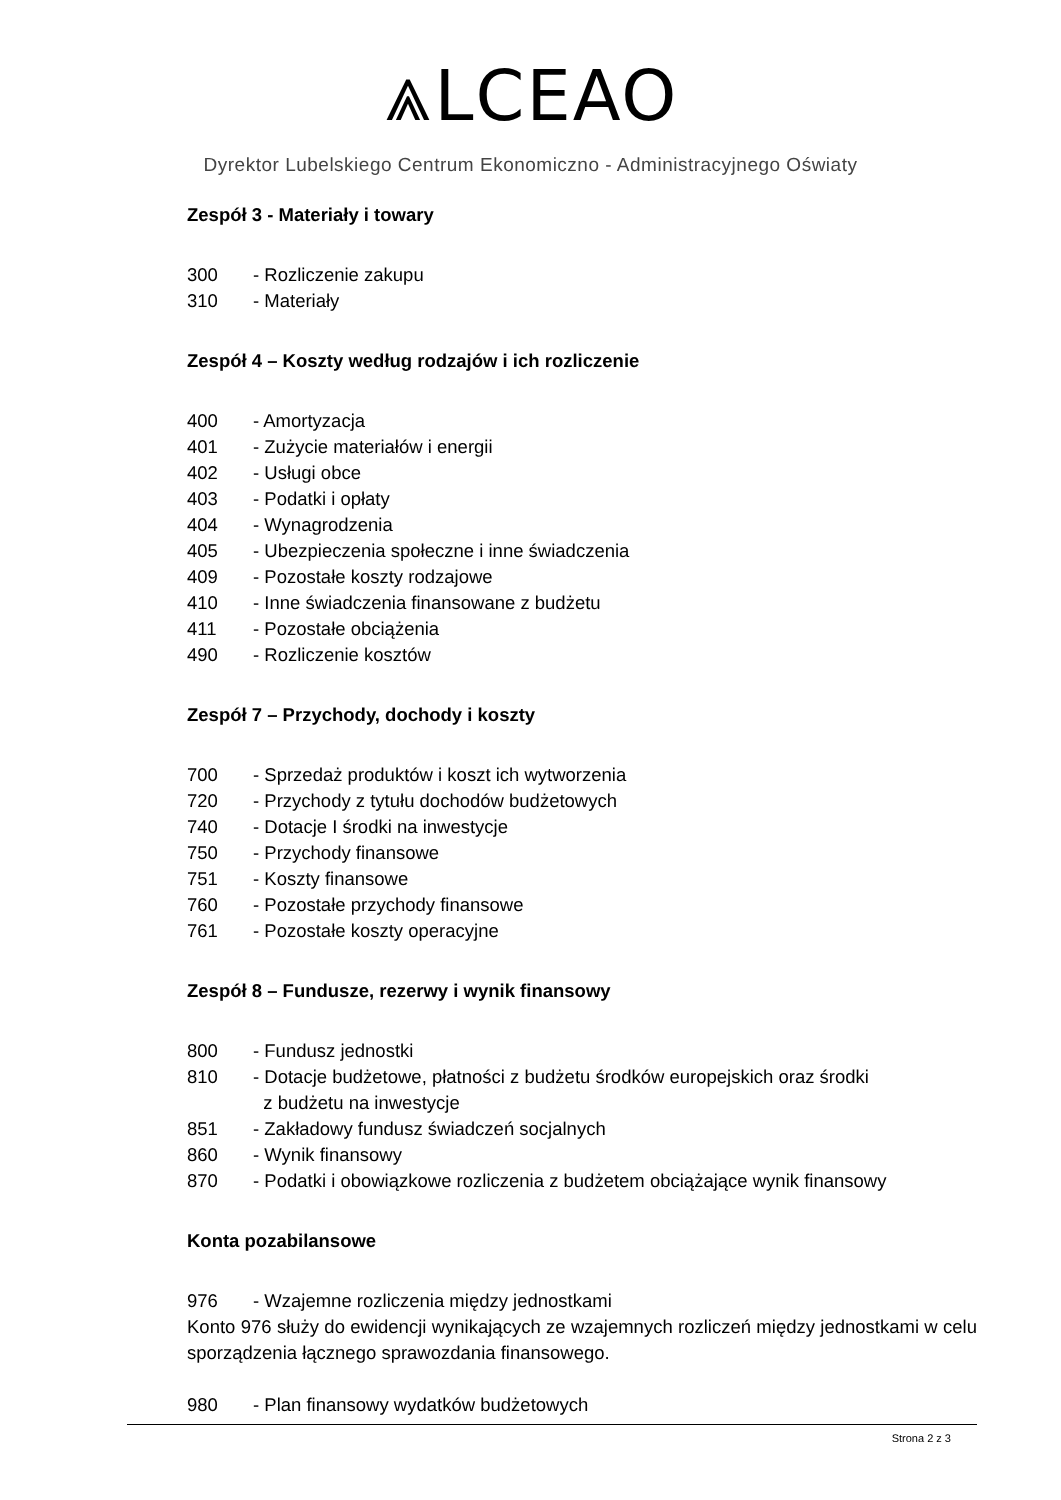⩓LCEAO
Dyrektor Lubelskiego Centrum Ekonomiczno - Administracyjnego Oświaty
Zespół 3 - Materiały i towary
300 - Rozliczenie zakupu
310 - Materiały
Zespół 4 – Koszty według rodzajów i ich rozliczenie
400 - Amortyzacja
401 - Zużycie materiałów i energii
402 - Usługi obce
403 - Podatki i opłaty
404 - Wynagrodzenia
405 - Ubezpieczenia społeczne i inne świadczenia
409 - Pozostałe koszty rodzajowe
410 - Inne świadczenia finansowane z budżetu
411 - Pozostałe obciążenia
490 - Rozliczenie kosztów
Zespół 7 – Przychody, dochody i koszty
700 - Sprzedaż produktów i koszt ich wytworzenia
720 - Przychody z tytułu dochodów budżetowych
740 - Dotacje I środki na inwestycje
750 - Przychody finansowe
751 - Koszty finansowe
760 - Pozostałe przychody finansowe
761 - Pozostałe koszty operacyjne
Zespół 8 – Fundusze, rezerwy i wynik finansowy
800 - Fundusz jednostki
810 - Dotacje budżetowe, płatności z budżetu środków europejskich oraz środki
z budżetu na inwestycje
851 - Zakładowy fundusz świadczeń socjalnych
860 - Wynik finansowy
870 - Podatki i obowiązkowe rozliczenia z budżetem obciążające wynik finansowy
Konta pozabilansowe
976 - Wzajemne rozliczenia między jednostkami
Konto 976 służy do ewidencji wynikających ze wzajemnych rozliczeń między jednostkami w celu sporządzenia łącznego sprawozdania finansowego.
980 - Plan finansowy wydatków budżetowych
Strona 2 z 3